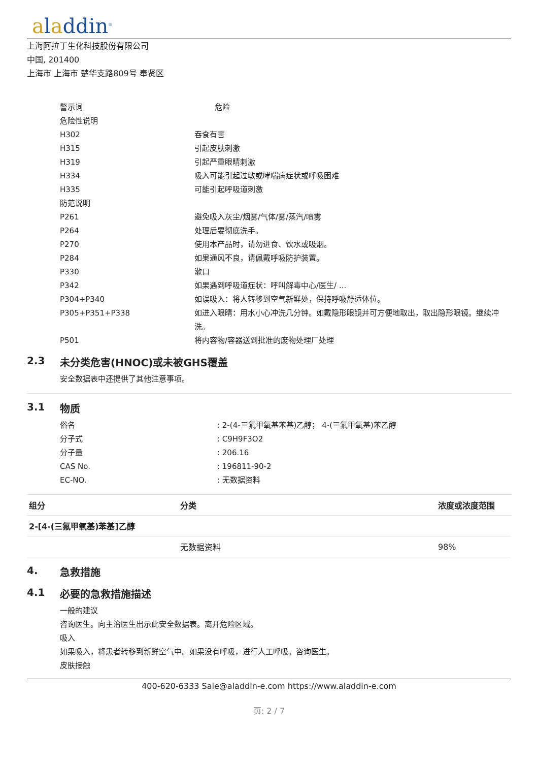aladdin<sup>®</sup>
上海阿拉丁生化科技股份有限公司
中国, 201400
上海市 上海市 楚华支路809号 奉贤区
| 警示词 | 危险 |
| 危险性说明 | |
| H302 | 吞食有害 |
| H315 | 引起皮肤刺激 |
| H319 | 引起严重眼睛刺激 |
| H334 | 吸入可能引起过敏或哮喘病症状或呼吸困难 |
| H335 | 可能引起呼吸道刺激 |
| 防范说明 | |
| P261 | 避免吸入灰尘/烟雾/气体/雾/蒸汽/喷雾 |
| P264 | 处理后要彻底洗手。 |
| P270 | 使用本产品时，请勿进食、饮水或吸烟。 |
| P284 | 如果通风不良，请佩戴呼吸防护装置。 |
| P330 | 漱口 |
| P342 | 如果遇到呼吸道症状：呼叫解毒中心/医生/ ... |
| P304+P340 | 如误吸入：将人转移到空气新鲜处，保持呼吸舒适体位。 |
| P305+P351+P338 | 如进入眼睛：用水小心冲洗几分钟。如戴隐形眼镜并可方便地取出，取出隐形眼镜。继续冲洗。 |
| P501 | 将内容物/容器送到批准的废物处理厂处理 |
2.3 未分类危害(HNOC)或未被GHS覆盖
安全数据表中还提供了其他注意事项。
3.1 物质
| 俗名 | : 2-(4-三氟甲氧基苯基)乙醇； 4-(三氟甲氧基)苯乙醇 |
| 分子式 | : C9H9F3O2 |
| 分子量 | : 206.16 |
| CAS No. | : 196811-90-2 |
| EC-NO. | : 无数据资料 |
| 组分 | 分类 | 浓度或浓度范围 |
| --- | --- | --- |
| 2-[4-(三氟甲氧基)苯基]乙醇 | | |
| | 无数据资料 | 98% |
4. 急救措施
4.1 必要的急救措施描述
一般的建议
咨询医生。向主治医生出示此安全数据表。离开危险区域。
吸入
如果吸入，将患者转移到新鲜空气中。如果没有呼吸，进行人工呼吸。咨询医生。
皮肤接触
400-620-6333 Sale@aladdin-e.com https://www.aladdin-e.com
页: 2 / 7